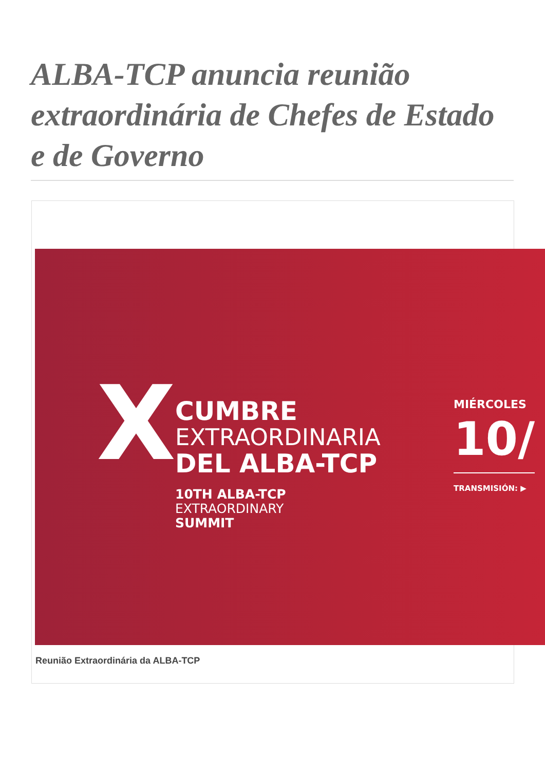ALBA-TCP anuncia reunião extraordinária de Chefes de Estado e de Governo
X
CUMBRE
EXTRAORDINARIA
DEL ALBA-TCP
10TH ALBA-TCP
EXTRAORDINARY
SUMMIT
MIÉRCOLES
10/
TRANSMISIÓN: ▶
Reunião Extraordinária da ALBA-TCP